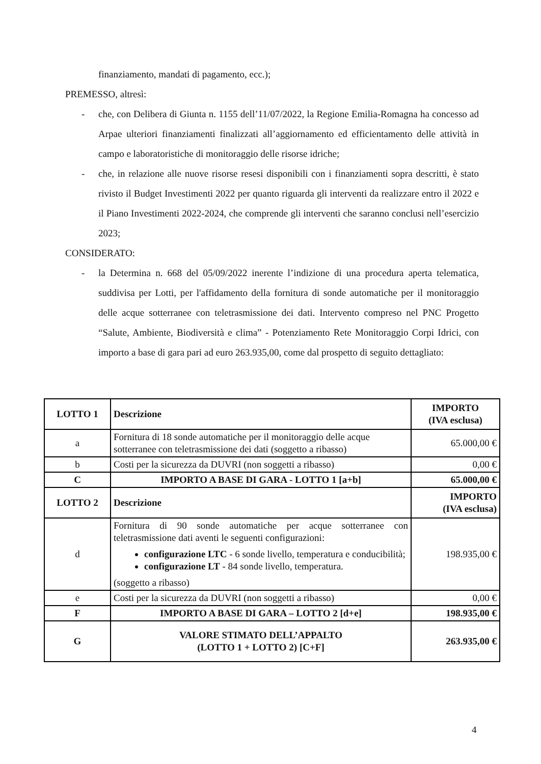finanziamento, mandati di pagamento, ecc.);
PREMESSO, altresì:
- che, con Delibera di Giunta n. 1155 dell’11/07/2022, la Regione Emilia-Romagna ha concesso ad Arpae ulteriori finanziamenti finalizzati all’aggiornamento ed efficientamento delle attività in campo e laboratoristiche di monitoraggio delle risorse idriche;
- che, in relazione alle nuove risorse resesi disponibili con i finanziamenti sopra descritti, è stato rivisto il Budget Investimenti 2022 per quanto riguarda gli interventi da realizzare entro il 2022 e il Piano Investimenti 2022-2024, che comprende gli interventi che saranno conclusi nell’esercizio 2023;
CONSIDERATO:
- la Determina n. 668 del 05/09/2022 inerente l’indizione di una procedura aperta telematica, suddivisa per Lotti, per l'affidamento della fornitura di sonde automatiche per il monitoraggio delle acque sotterranee con teletrasmissione dei dati. Intervento compreso nel PNC Progetto “Salute, Ambiente, Biodiversità e clima” - Potenziamento Rete Monitoraggio Corpi Idrici, con importo a base di gara pari ad euro 263.935,00, come dal prospetto di seguito dettagliato:
| LOTTO 1 | Descrizione | IMPORTO (IVA esclusa) |
| --- | --- | --- |
| a | Fornitura di 18 sonde automatiche per il monitoraggio delle acque sotterranee con teletrasmissione dei dati (soggetto a ribasso) | 65.000,00 € |
| b | Costi per la sicurezza da DUVRI (non soggetti a ribasso) | 0,00 € |
| C | IMPORTO A BASE DI GARA - LOTTO 1 [a+b] | 65.000,00 € |
| LOTTO 2 | Descrizione | IMPORTO (IVA esclusa) |
| d | Fornitura di 90 sonde automatiche per acque sotterranee con teletrasmissione dati aventi le seguenti configurazioni: configurazione LTC - 6 sonde livello, temperatura e conducibilità; configurazione LT - 84 sonde livello, temperatura. (soggetto a ribasso) | 198.935,00 € |
| e | Costi per la sicurezza da DUVRI (non soggetti a ribasso) | 0,00 € |
| F | IMPORTO A BASE DI GARA – LOTTO 2 [d+e] | 198.935,00 € |
| G | VALORE STIMATO DELL’APPALTO (LOTTO 1 + LOTTO 2) [C+F] | 263.935,00 € |
4